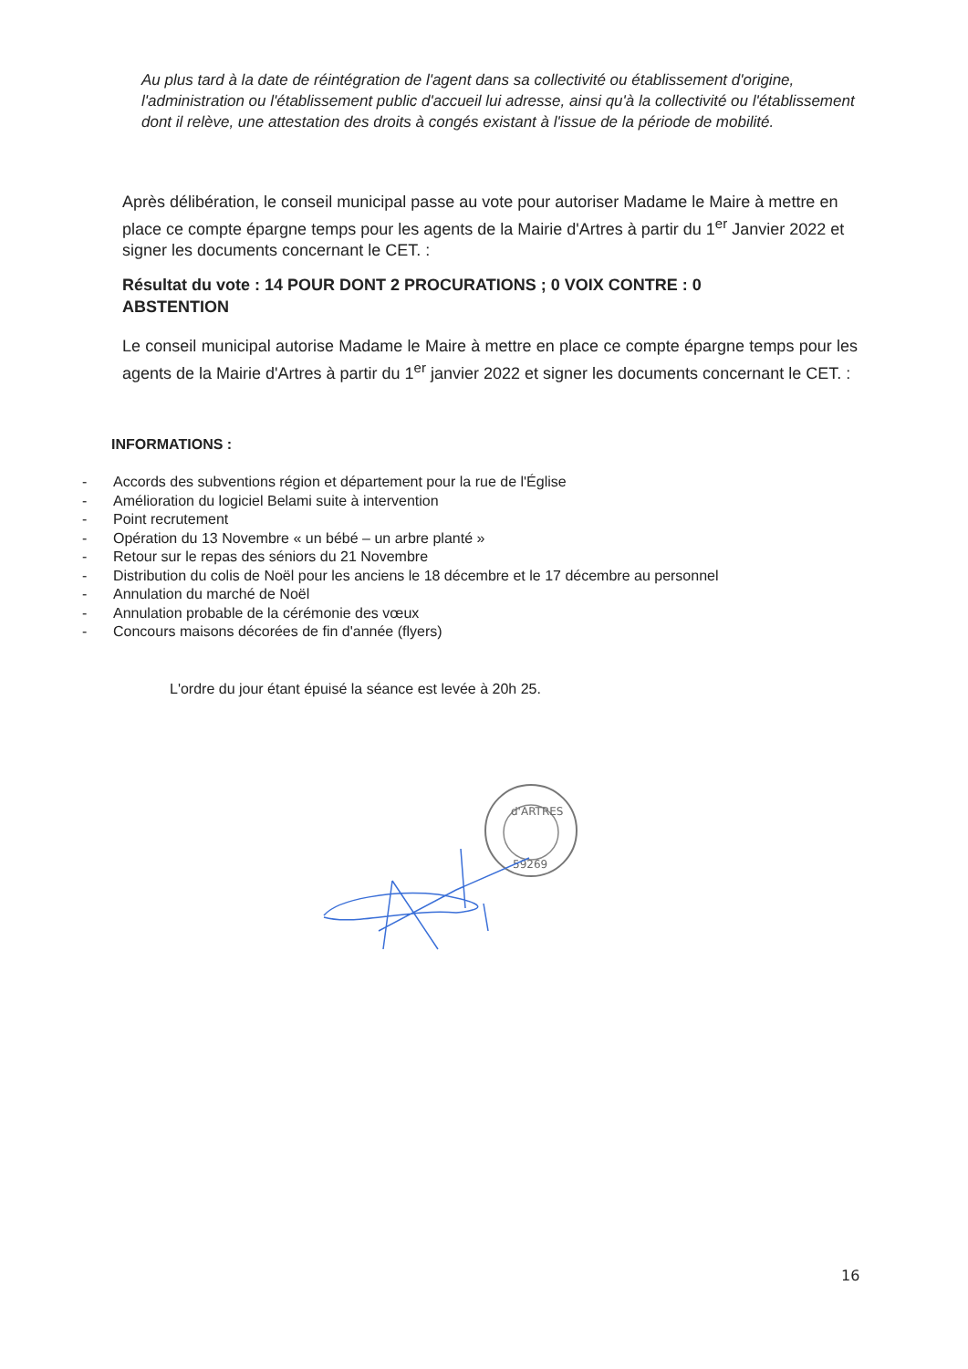Au plus tard à la date de réintégration de l'agent dans sa collectivité ou établissement d'origine, l'administration ou l'établissement public d'accueil lui adresse, ainsi qu'à la collectivité ou l'établissement dont il relève, une attestation des droits à congés existant à l'issue de la période de mobilité.
Après délibération, le conseil municipal passe au vote pour autoriser Madame le Maire à mettre en place ce compte épargne temps pour les agents de la Mairie d'Artres à partir du 1<sup>er</sup> Janvier 2022 et signer les documents concernant le CET. :
Résultat du vote : 14 POUR DONT 2 PROCURATIONS ; 0 VOIX CONTRE : 0 ABSTENTION
Le conseil municipal autorise Madame le Maire à mettre en place ce compte épargne temps pour les agents de la Mairie d'Artres à partir du 1<sup>er</sup> janvier 2022 et signer les documents concernant le CET. :
INFORMATIONS :
- Accords des subventions région et département pour la rue de l'Église
- Amélioration du logiciel Belami suite à intervention
- Point recrutement
- Opération du 13 Novembre « un bébé – un arbre planté »
- Retour sur le repas des séniors du 21 Novembre
- Distribution du colis de Noël pour les anciens le 18 décembre et le 17 décembre au personnel
- Annulation du marché de Noël
- Annulation probable de la cérémonie des vœux
- Concours maisons décorées de fin d'année (flyers)
L'ordre du jour étant épuisé la séance est levée à 20h 25.
d'ARTRES
59269
16